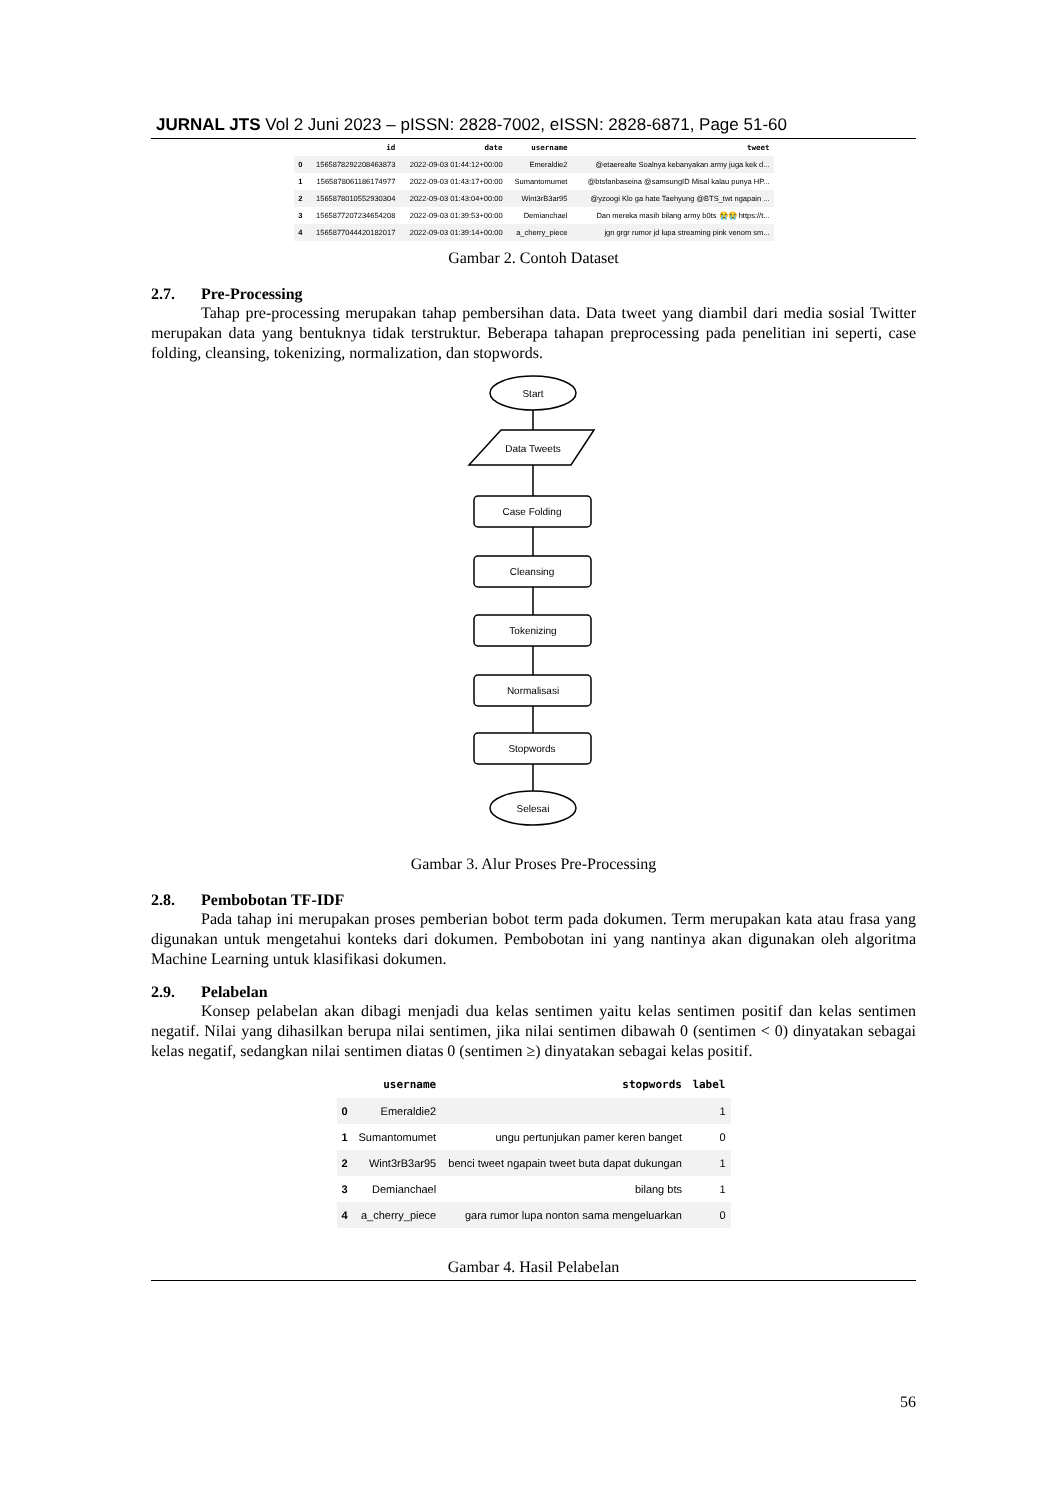JURNAL JTS Vol 2 Juni 2023 – pISSN: 2828-7002, eISSN: 2828-6871, Page 51-60
| | id | date | username | tweet |
| --- | --- | --- | --- | --- |
| 0 | 1565878292208463873 | 2022-09-03 01:44:12+00:00 | Emeraldie2 | @etaerealte Soalnya kebanyakan army juga kek d... |
| 1 | 1565878061186174977 | 2022-09-03 01:43:17+00:00 | Sumantomumet | @btsfanbaseina @samsungID Misal kalau punya HP... |
| 2 | 1565878010552930304 | 2022-09-03 01:43:04+00:00 | Wint3rB3ar95 | @yzoogi Klo ga hate Taehyung @BTS_twt ngapain ... |
| 3 | 1565877207234654208 | 2022-09-03 01:39:53+00:00 | Demianchael | Dan mereka masih bilang army b0ts 😭😭 https://t... |
| 4 | 1565877044420182017 | 2022-09-03 01:39:14+00:00 | a_cherry_piece | jgn grgr rumor jd lupa streaming pink venom sm... |
Gambar 2. Contoh Dataset
2.7. Pre-Processing
Tahap pre-processing merupakan tahap pembersihan data. Data tweet yang diambil dari media sosial Twitter merupakan data yang bentuknya tidak terstruktur. Beberapa tahapan preprocessing pada penelitian ini seperti, case folding, cleansing, tokenizing, normalization, dan stopwords.
Start
Data Tweets
Case Folding
Cleansing
Tokenizing
Normalisasi
Stopwords
Selesai
Gambar 3. Alur Proses Pre-Processing
2.8. Pembobotan TF-IDF
Pada tahap ini merupakan proses pemberian bobot term pada dokumen. Term merupakan kata atau frasa yang digunakan untuk mengetahui konteks dari dokumen. Pembobotan ini yang nantinya akan digunakan oleh algoritma Machine Learning untuk klasifikasi dokumen.
2.9. Pelabelan
Konsep pelabelan akan dibagi menjadi dua kelas sentimen yaitu kelas sentimen positif dan kelas sentimen negatif. Nilai yang dihasilkan berupa nilai sentimen, jika nilai sentimen dibawah 0 (sentimen < 0) dinyatakan sebagai kelas negatif, sedangkan nilai sentimen diatas 0 (sentimen ≥) dinyatakan sebagai kelas positif.
| | username | stopwords | label |
| --- | --- | --- | --- |
| 0 | Emeraldie2 | | 1 |
| 1 | Sumantomumet | ungu pertunjukan pamer keren banget | 0 |
| 2 | Wint3rB3ar95 | benci tweet ngapain tweet buta dapat dukungan | 1 |
| 3 | Demianchael | bilang bts | 1 |
| 4 | a_cherry_piece | gara rumor lupa nonton sama mengeluarkan | 0 |
Gambar 4. Hasil Pelabelan
56